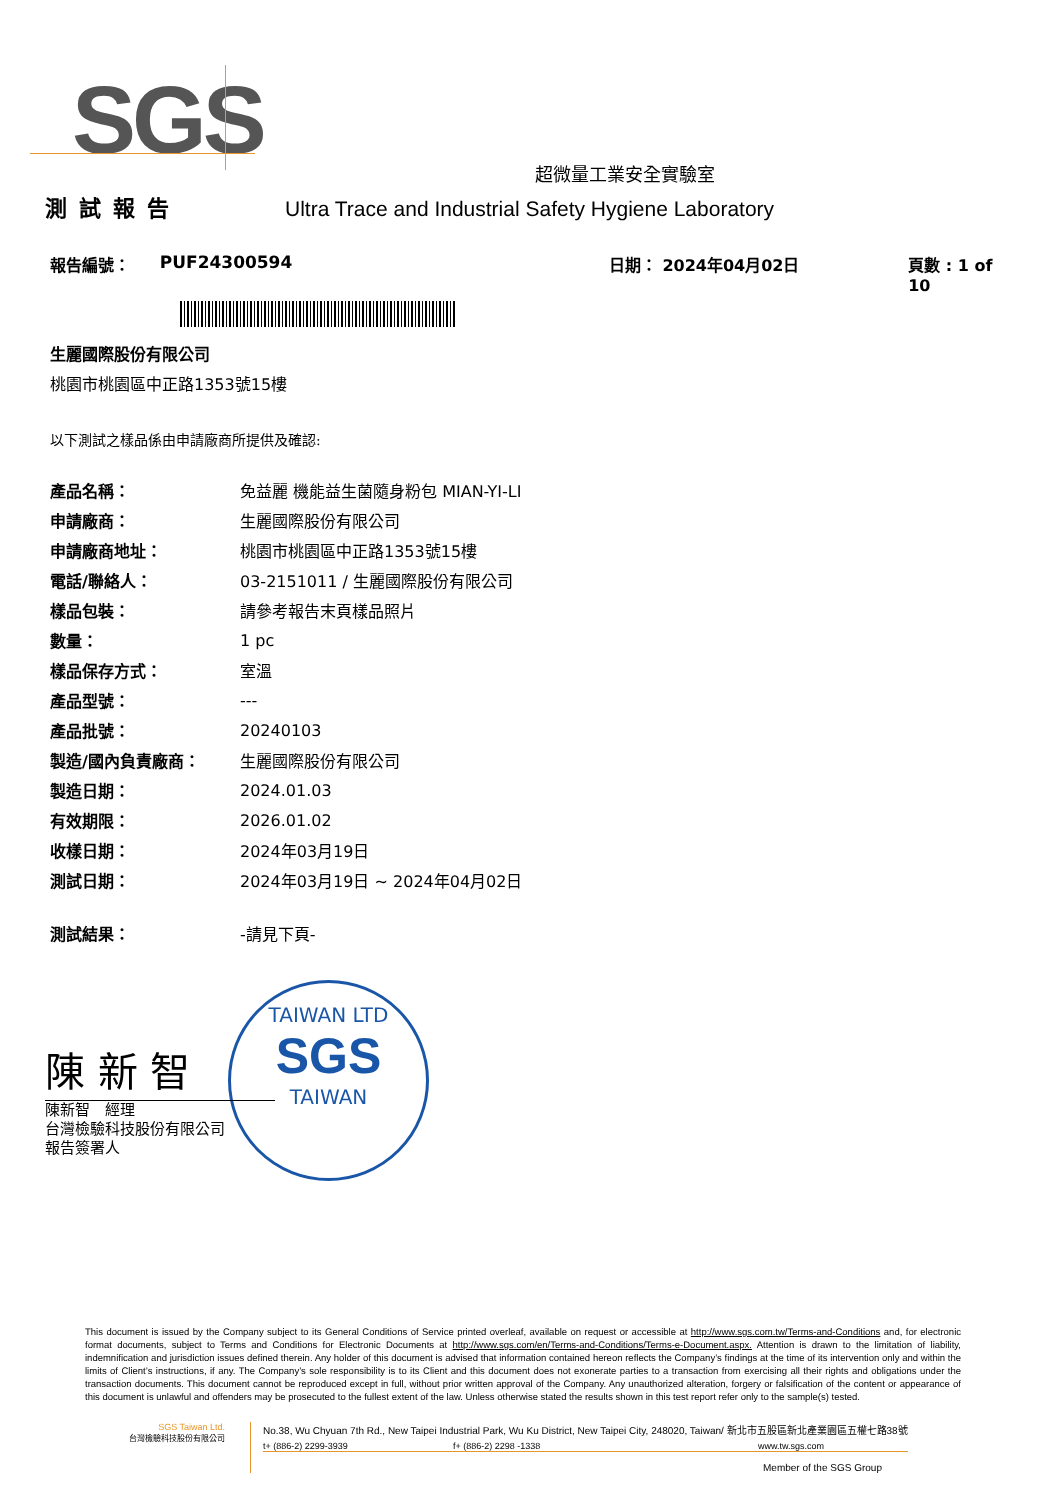SGS
超微量工業安全實驗室
測試報告 Ultra Trace and Industrial Safety Hygiene Laboratory
報告編號： PUF24300594 日期： 2024年04月02日 頁數 : 1 of 10
生麗國際股份有限公司
桃園市桃園區中正路1353號15樓
以下測試之樣品係由申請廠商所提供及確認:
| 產品名稱： | 免益麗 機能益生菌隨身粉包 MIAN-YI-LI |
| 申請廠商： | 生麗國際股份有限公司 |
| 申請廠商地址： | 桃園市桃園區中正路1353號15樓 |
| 電話/聯絡人： | 03-2151011 / 生麗國際股份有限公司 |
| 樣品包裝： | 請參考報告末頁樣品照片 |
| 數量： | 1 pc |
| 樣品保存方式： | 室溫 |
| 產品型號： | --- |
| 產品批號： | 20240103 |
| 製造/國內負責廠商： | 生麗國際股份有限公司 |
| 製造日期： | 2024.01.03 |
| 有效期限： | 2026.01.02 |
| 收樣日期： | 2024年03月19日 |
| 測試日期： | 2024年03月19日 ~ 2024年04月02日 |
| 測試結果： | -請見下頁- |
TAIWAN LTD
SGS
TAIWAN
陳 新 智
陳新智　經理
台灣檢驗科技股份有限公司
報告簽署人
This document is issued by the Company subject to its General Conditions of Service printed overleaf, available on request or accessible at http://www.sgs.com.tw/Terms-and-Conditions and, for electronic format documents, subject to Terms and Conditions for Electronic Documents at http://www.sgs.com/en/Terms-and-Conditions/Terms-e-Document.aspx. Attention is drawn to the limitation of liability, indemnification and jurisdiction issues defined therein. Any holder of this document is advised that information contained hereon reflects the Company’s findings at the time of its intervention only and within the limits of Client’s instructions, if any. The Company’s sole responsibility is to its Client and this document does not exonerate parties to a transaction from exercising all their rights and obligations under the transaction documents. This document cannot be reproduced except in full, without prior written approval of the Company. Any unauthorized alteration, forgery or falsification of the content or appearance of this document is unlawful and offenders may be prosecuted to the fullest extent of the law. Unless otherwise stated the results shown in this test report refer only to the sample(s) tested.
SGS Taiwan Ltd.
台灣檢驗科技股份有限公司
No.38, Wu Chyuan 7th Rd., New Taipei Industrial Park, Wu Ku District, New Taipei City, 248020, Taiwan/ 新北市五股區新北產業園區五權七路38號
t+ (886-2) 2299-3939 f+ (886-2) 2298 -1338 www.tw.sgs.com
Member of the SGS Group